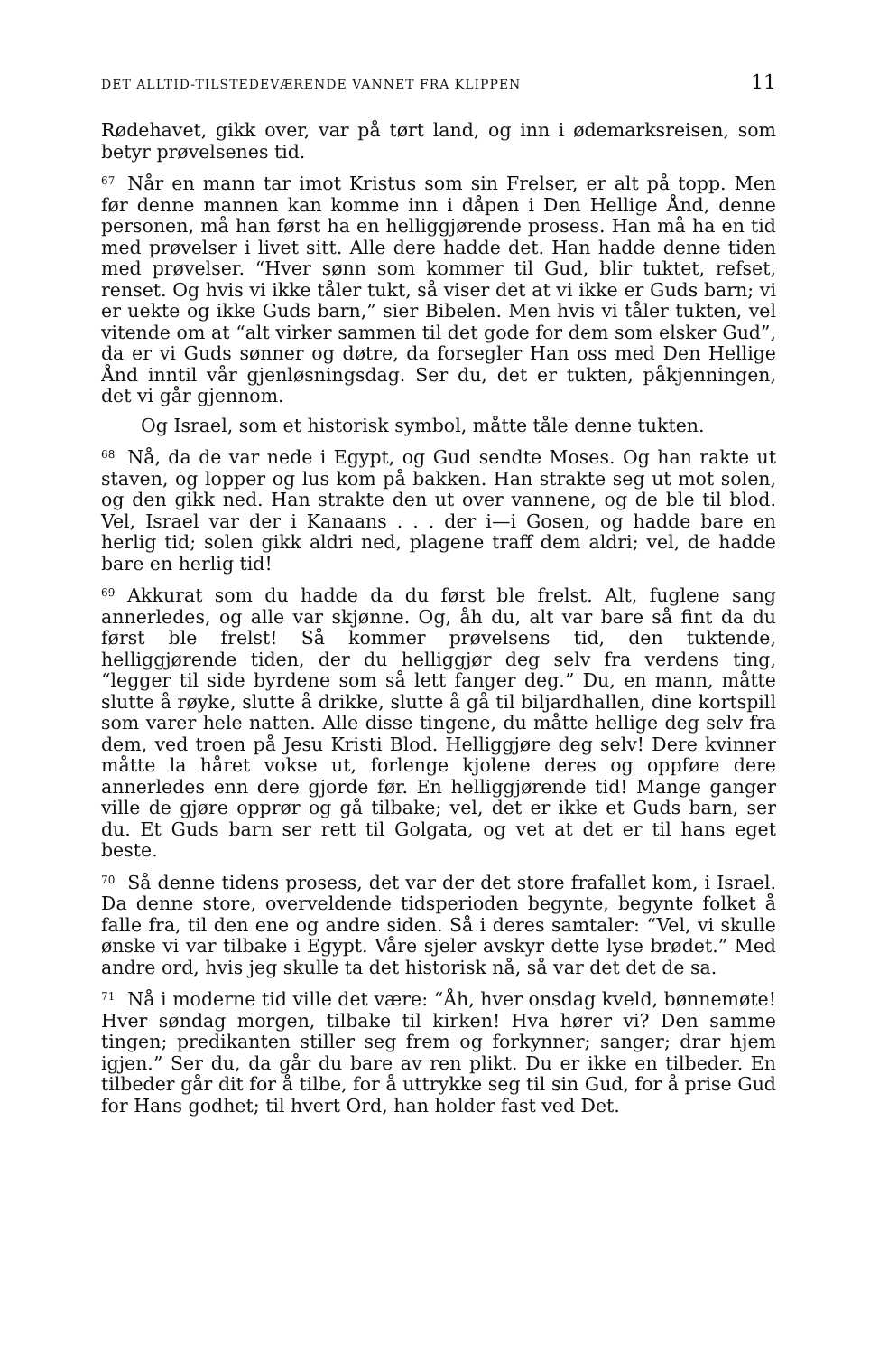DET ALLTID-TILSTEDEVÆRENDE VANNET FRA KLIPPEN 11
Rødehavet, gikk over, var på tørt land, og inn i ødemarksreisen, som betyr prøvelsenes tid.
<sup>67</sup>Når en mann tar imot Kristus som sin Frelser, er alt på topp. Men før denne mannen kan komme inn i dåpen i Den Hellige Ånd, denne personen, må han først ha en helliggjørende prosess. Han må ha en tid med prøvelser i livet sitt. Alle dere hadde det. Han hadde denne tiden med prøvelser. “Hver sønn som kommer til Gud, blir tuktet, refset, renset. Og hvis vi ikke tåler tukt, så viser det at vi ikke er Guds barn; vi er uekte og ikke Guds barn,” sier Bibelen. Men hvis vi tåler tukten, vel vitende om at “alt virker sammen til det gode for dem som elsker Gud”, da er vi Guds sønner og døtre, da forsegler Han oss med Den Hellige Ånd inntil vår gjenløsningsdag. Ser du, det er tukten, påkjenningen, det vi går gjennom.
Og Israel, som et historisk symbol, måtte tåle denne tukten.
<sup>68</sup>Nå, da de var nede i Egypt, og Gud sendte Moses. Og han rakte ut staven, og lopper og lus kom på bakken. Han strakte seg ut mot solen, og den gikk ned. Han strakte den ut over vannene, og de ble til blod. Vel, Israel var der i Kanaans . . . der i—i Gosen, og hadde bare en herlig tid; solen gikk aldri ned, plagene traff dem aldri; vel, de hadde bare en herlig tid!
<sup>69</sup> Akkurat som du hadde da du først ble frelst. Alt, fuglene sang annerledes, og alle var skjønne. Og, åh du, alt var bare så fint da du først ble frelst! Så kommer prøvelsens tid, den tuktende, helliggjørende tiden, der du helliggjør deg selv fra verdens ting, “legger til side byrdene som så lett fanger deg.” Du, en mann, måtte slutte å røyke, slutte å drikke, slutte å gå til biljardhallen, dine kortspill som varer hele natten. Alle disse tingene, du måtte hellige deg selv fra dem, ved troen på Jesu Kristi Blod. Helliggjøre deg selv! Dere kvinner måtte la håret vokse ut, forlenge kjolene deres og oppføre dere annerledes enn dere gjorde før. En helliggjørende tid! Mange ganger ville de gjøre opprør og gå tilbake; vel, det er ikke et Guds barn, ser du. Et Guds barn ser rett til Golgata, og vet at det er til hans eget beste.
<sup>70</sup>Så denne tidens prosess, det var der det store frafallet kom, i Israel. Da denne store, overveldende tidsperioden begynte, begynte folket å falle fra, til den ene og andre siden. Så i deres samtaler: “Vel, vi skulle ønske vi var tilbake i Egypt. Våre sjeler avskyr dette lyse brødet.” Med andre ord, hvis jeg skulle ta det historisk nå, så var det det de sa.
<sup>71</sup>Nå i moderne tid ville det være: “Åh, hver onsdag kveld, bønnemøte! Hver søndag morgen, tilbake til kirken! Hva hører vi? Den samme tingen; predikanten stiller seg frem og forkynner; sanger; drar hjem igjen.” Ser du, da går du bare av ren plikt. Du er ikke en tilbeder. En tilbeder går dit for å tilbe, for å uttrykke seg til sin Gud, for å prise Gud for Hans godhet; til hvert Ord, han holder fast ved Det.